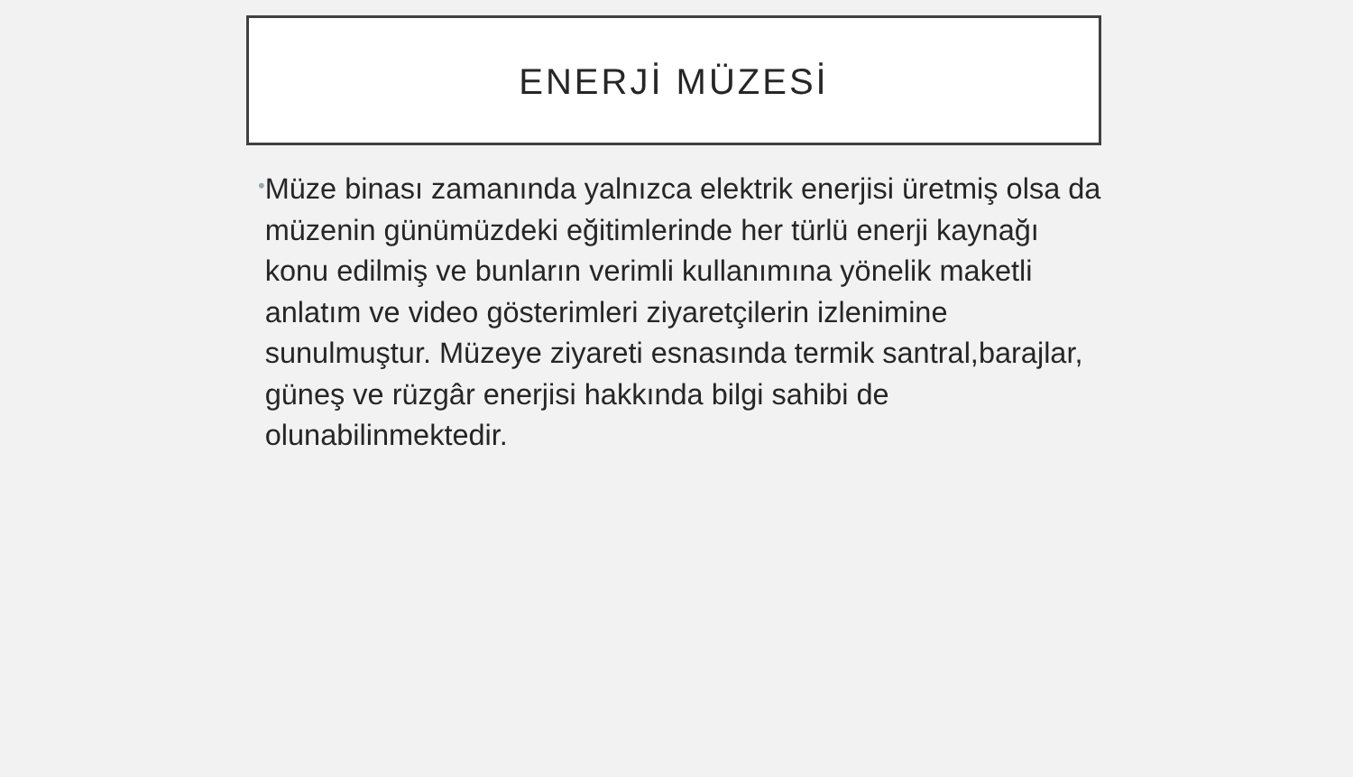ENERJİ MÜZESİ
•
Müze binası zamanında yalnızca elektrik enerjisi üretmiş olsa da müzenin günümüzdeki eğitimlerinde her türlü enerji kaynağı konu edilmiş ve bunların verimli kullanımına yönelik maketli anlatım ve video gösterimleri ziyaretçilerin izlenimine sunulmuştur. Müzeye ziyareti esnasında termik santral,barajlar, güneş ve rüzgâr enerjisi hakkında bilgi sahibi de olunabilinmektedir.